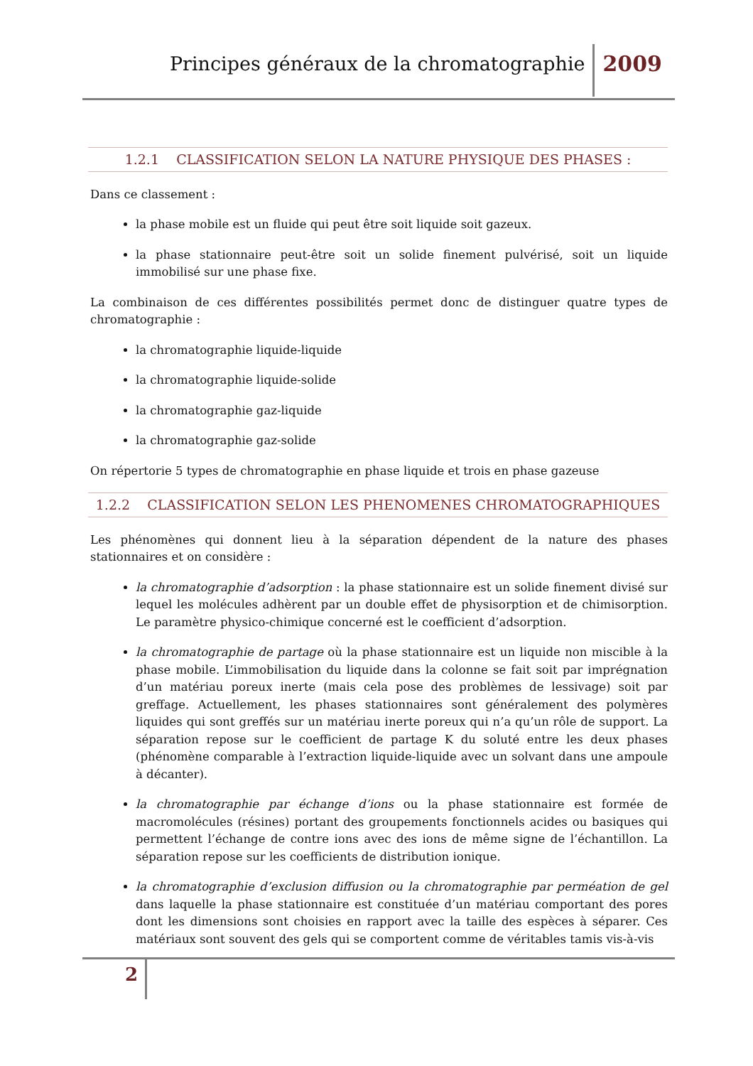Principes généraux de la chromatographie 2009
1.2.1 CLASSIFICATION SELON LA NATURE PHYSIQUE DES PHASES :
Dans ce classement :
la phase mobile est un fluide qui peut être soit liquide soit gazeux.
la phase stationnaire peut-être soit un solide finement pulvérisé, soit un liquide immobilisé sur une phase fixe.
La combinaison de ces différentes possibilités permet donc de distinguer quatre types de chromatographie :
la chromatographie liquide-liquide
la chromatographie liquide-solide
la chromatographie gaz-liquide
la chromatographie gaz-solide
On répertorie 5 types de chromatographie en phase liquide et trois en phase gazeuse
1.2.2 CLASSIFICATION SELON LES PHENOMENES CHROMATOGRAPHIQUES
Les phénomènes qui donnent lieu à la séparation dépendent de la nature des phases stationnaires et on considère :
la chromatographie d’adsorption : la phase stationnaire est un solide finement divisé sur lequel les molécules adhèrent par un double effet de physisorption et de chimisorption. Le paramètre physico-chimique concerné est le coefficient d’adsorption.
la chromatographie de partage où la phase stationnaire est un liquide non miscible à la phase mobile. L’immobilisation du liquide dans la colonne se fait soit par imprégnation d’un matériau poreux inerte (mais cela pose des problèmes de lessivage) soit par greffage. Actuellement, les phases stationnaires sont généralement des polymères liquides qui sont greffés sur un matériau inerte poreux qui n’a qu’un rôle de support. La séparation repose sur le coefficient de partage K du soluté entre les deux phases (phénomène comparable à l’extraction liquide-liquide avec un solvant dans une ampoule à décanter).
la chromatographie par échange d’ions ou la phase stationnaire est formée de macromolécules (résines) portant des groupements fonctionnels acides ou basiques qui permettent l’échange de contre ions avec des ions de même signe de l’échantillon. La séparation repose sur les coefficients de distribution ionique.
la chromatographie d’exclusion diffusion ou la chromatographie par perméation de gel dans laquelle la phase stationnaire est constituée d’un matériau comportant des pores dont les dimensions sont choisies en rapport avec la taille des espèces à séparer. Ces matériaux sont souvent des gels qui se comportent comme de véritables tamis vis-à-vis
2